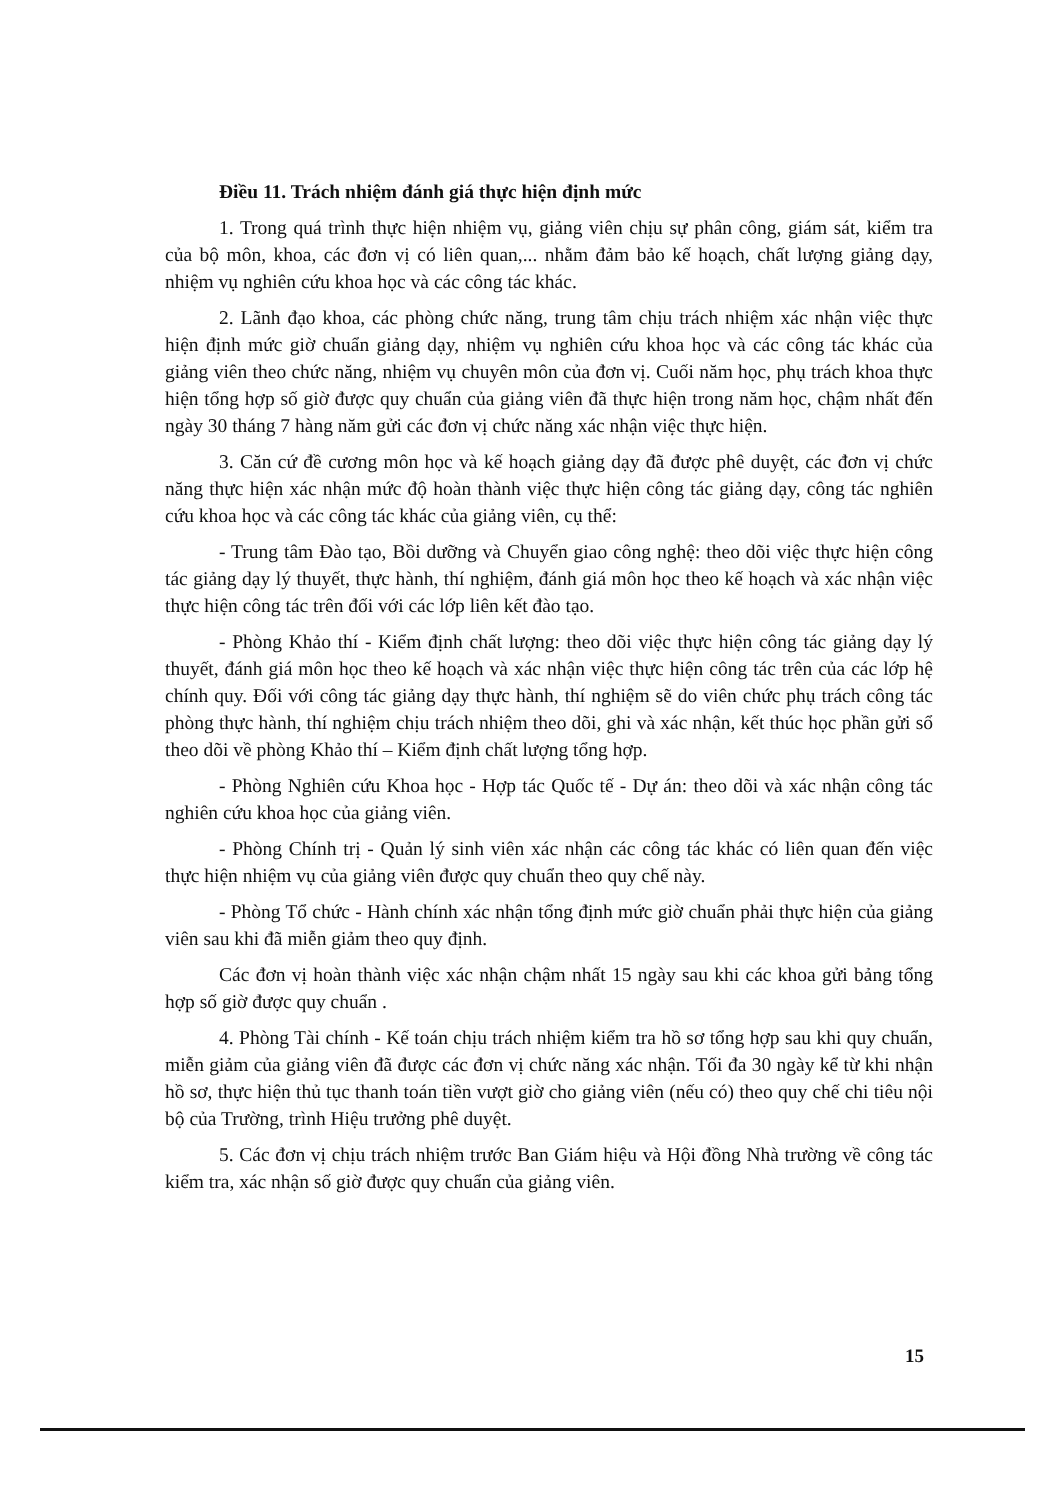Điều 11. Trách nhiệm đánh giá thực hiện định mức
1. Trong quá trình thực hiện nhiệm vụ, giảng viên chịu sự phân công, giám sát, kiểm tra của bộ môn, khoa, các đơn vị có liên quan,... nhằm đảm bảo kế hoạch, chất lượng giảng dạy, nhiệm vụ nghiên cứu khoa học và các công tác khác.
2. Lãnh đạo khoa, các phòng chức năng, trung tâm chịu trách nhiệm xác nhận việc thực hiện định mức giờ chuẩn giảng dạy, nhiệm vụ nghiên cứu khoa học và các công tác khác của giảng viên theo chức năng, nhiệm vụ chuyên môn của đơn vị. Cuối năm học, phụ trách khoa thực hiện tổng hợp số giờ được quy chuẩn của giảng viên đã thực hiện trong năm học, chậm nhất đến ngày 30 tháng 7 hàng năm gửi các đơn vị chức năng xác nhận việc thực hiện.
3. Căn cứ đề cương môn học và kế hoạch giảng dạy đã được phê duyệt, các đơn vị chức năng thực hiện xác nhận mức độ hoàn thành việc thực hiện công tác giảng dạy, công tác nghiên cứu khoa học và các công tác khác của giảng viên, cụ thể:
- Trung tâm Đào tạo, Bồi dưỡng và Chuyển giao công nghệ: theo dõi việc thực hiện công tác giảng dạy lý thuyết, thực hành, thí nghiệm, đánh giá môn học theo kế hoạch và xác nhận việc thực hiện công tác trên đối với các lớp liên kết đào tạo.
- Phòng Khảo thí - Kiểm định chất lượng: theo dõi việc thực hiện công tác giảng dạy lý thuyết, đánh giá môn học theo kế hoạch và xác nhận việc thực hiện công tác trên của các lớp hệ chính quy. Đối với công tác giảng dạy thực hành, thí nghiệm sẽ do viên chức phụ trách công tác phòng thực hành, thí nghiệm chịu trách nhiệm theo dõi, ghi và xác nhận, kết thúc học phần gửi sổ theo dõi về phòng Khảo thí – Kiểm định chất lượng tổng hợp.
- Phòng Nghiên cứu Khoa học - Hợp tác Quốc tế - Dự án: theo dõi và xác nhận công tác nghiên cứu khoa học của giảng viên.
- Phòng Chính trị - Quản lý sinh viên xác nhận các công tác khác có liên quan đến việc thực hiện nhiệm vụ của giảng viên được quy chuẩn theo quy chế này.
- Phòng Tổ chức - Hành chính xác nhận tổng định mức giờ chuẩn phải thực hiện của giảng viên sau khi đã miễn giảm theo quy định.
Các đơn vị hoàn thành việc xác nhận chậm nhất 15 ngày sau khi các khoa gửi bảng tổng hợp số giờ được quy chuẩn .
4. Phòng Tài chính - Kế toán chịu trách nhiệm kiểm tra hồ sơ tổng hợp sau khi quy chuẩn, miễn giảm của giảng viên đã được các đơn vị chức năng xác nhận. Tối đa 30 ngày kể từ khi nhận hồ sơ, thực hiện thủ tục thanh toán tiền vượt giờ cho giảng viên (nếu có) theo quy chế chi tiêu nội bộ của Trường, trình Hiệu trưởng phê duyệt.
5. Các đơn vị chịu trách nhiệm trước Ban Giám hiệu và Hội đồng Nhà trường về công tác kiểm tra, xác nhận số giờ được quy chuẩn của giảng viên.
15